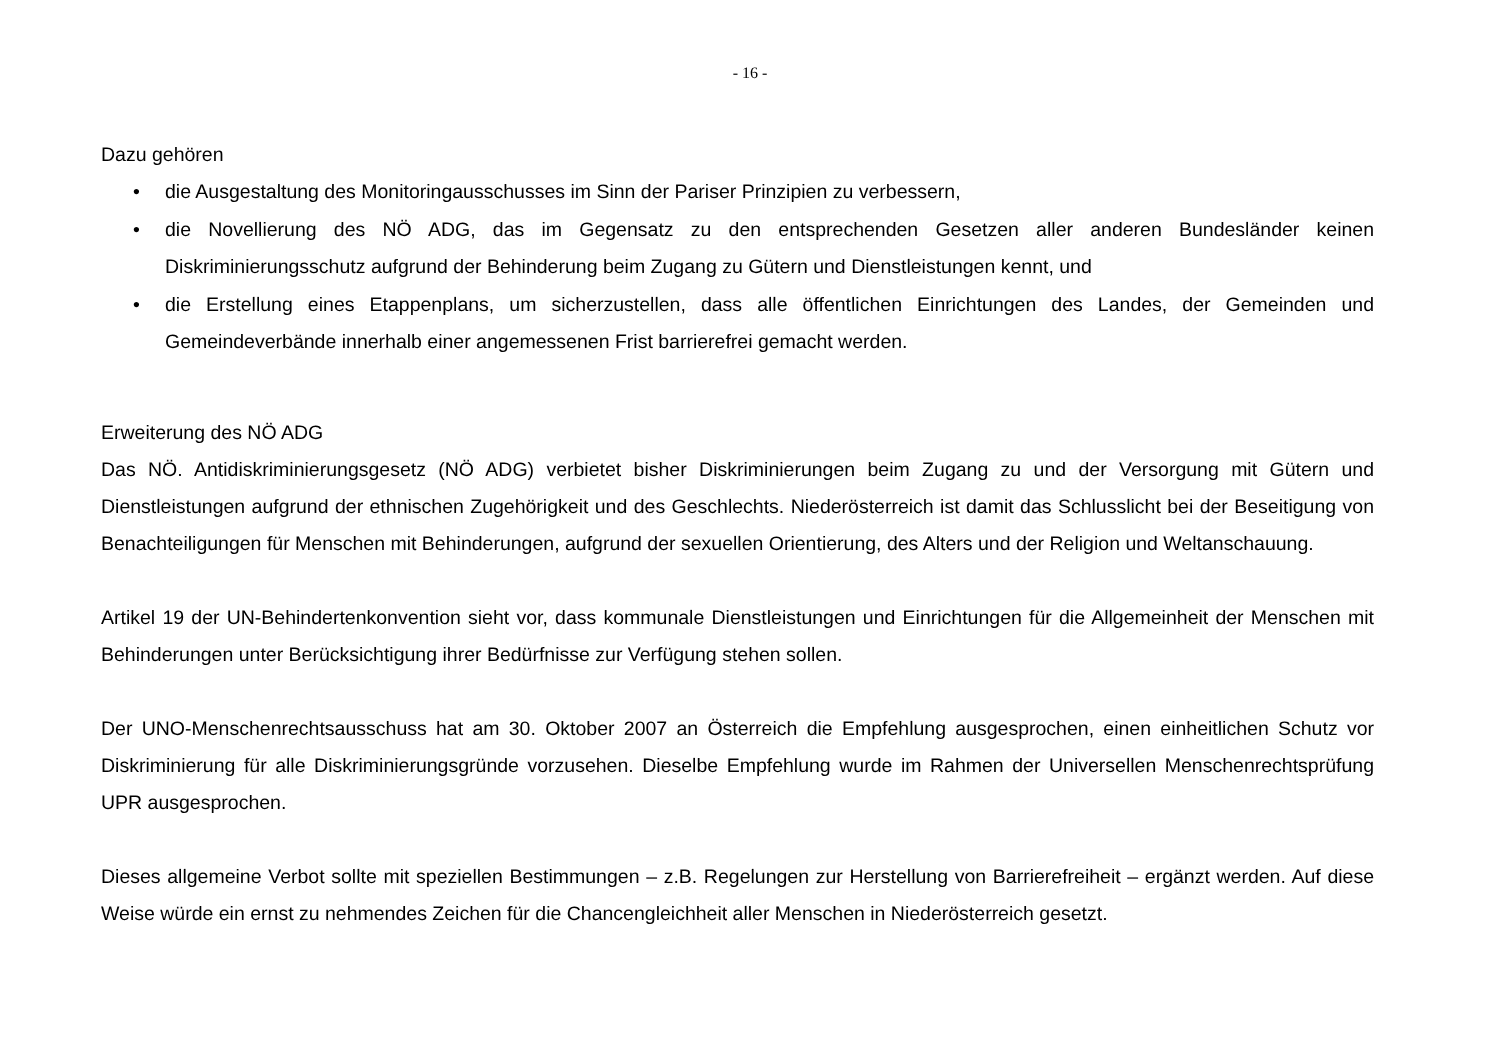- 16 -
Dazu gehören
• die Ausgestaltung des Monitoringausschusses im Sinn der Pariser Prinzipien zu verbessern,
• die Novellierung des NÖ ADG, das im Gegensatz zu den entsprechenden Gesetzen aller anderen Bundesländer keinen Diskriminierungsschutz aufgrund der Behinderung beim Zugang zu Gütern und Dienstleistungen kennt, und
• die Erstellung eines Etappenplans, um sicherzustellen, dass alle öffentlichen Einrichtungen des Landes, der Gemeinden und Gemeindeverbände innerhalb einer angemessenen Frist barrierefrei gemacht werden.
Erweiterung des NÖ ADG
Das NÖ. Antidiskriminierungsgesetz (NÖ ADG) verbietet bisher Diskriminierungen beim Zugang zu und der Versorgung mit Gütern und Dienstleistungen aufgrund der ethnischen Zugehörigkeit und des Geschlechts. Niederösterreich ist damit das Schlusslicht bei der Beseitigung von Benachteiligungen für Menschen mit Behinderungen, aufgrund der sexuellen Orientierung, des Alters und der Religion und Weltanschauung.
Artikel 19 der UN-Behindertenkonvention sieht vor, dass kommunale Dienstleistungen und Einrichtungen für die Allgemeinheit der Menschen mit Behinderungen unter Berücksichtigung ihrer Bedürfnisse zur Verfügung stehen sollen.
Der UNO-Menschenrechtsausschuss hat am 30. Oktober 2007 an Österreich die Empfehlung ausgesprochen, einen einheitlichen Schutz vor Diskriminierung für alle Diskriminierungsgründe vorzusehen. Dieselbe Empfehlung wurde im Rahmen der Universellen Menschenrechtsprüfung UPR ausgesprochen.
Dieses allgemeine Verbot sollte mit speziellen Bestimmungen – z.B. Regelungen zur Herstellung von Barrierefreiheit – ergänzt werden. Auf diese Weise würde ein ernst zu nehmendes Zeichen für die Chancengleichheit aller Menschen in Niederösterreich gesetzt.